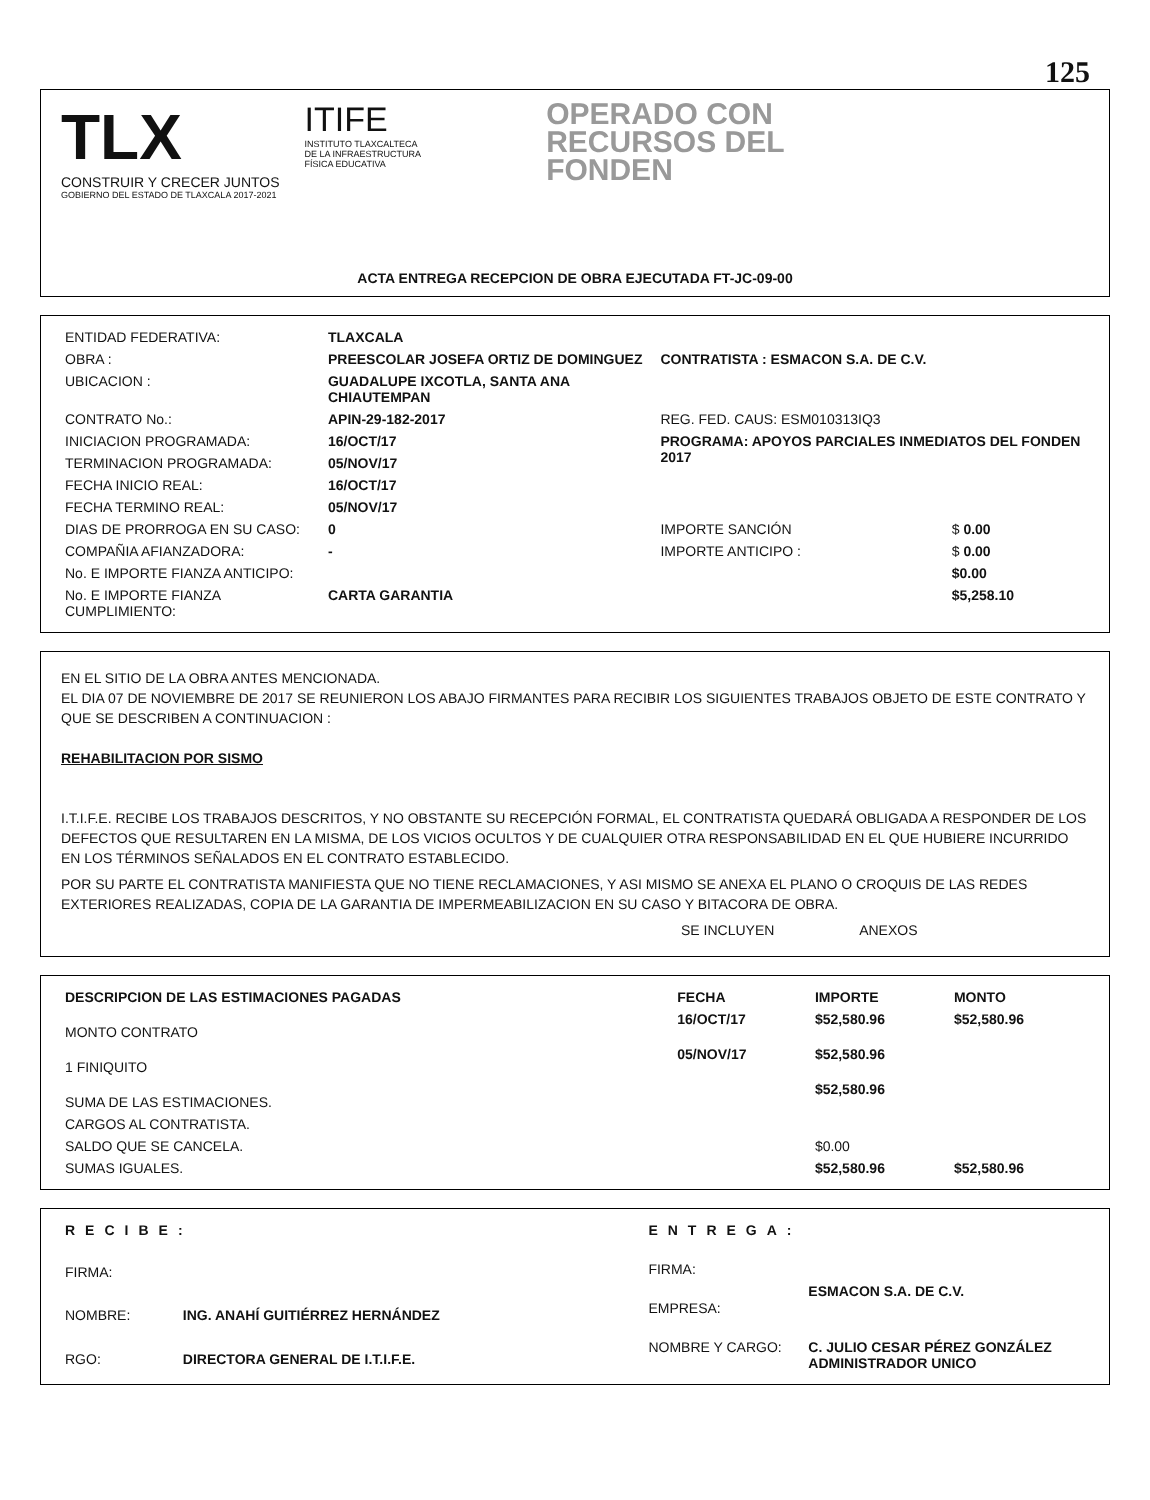125
TLX
CONSTRUIR Y CRECER JUNTOS
GOBIERNO DEL ESTADO DE TLAXCALA 2017-2021
ITIFE
INSTITUTO TLAXCALTECA
DE LA INFRAESTRUCTURA
FÍSICA EDUCATIVA
OPERADO CON
RECURSOS DEL
FONDEN
ACTA ENTREGA RECEPCION DE OBRA EJECUTADA FT-JC-09-00
| ENTIDAD FEDERATIVA: | TLAXCALA | | |
| OBRA : | PREESCOLAR JOSEFA ORTIZ DE DOMINGUEZ | CONTRATISTA : ESMACON S.A. DE C.V. | |
| UBICACION : | GUADALUPE IXCOTLA, SANTA ANA CHIAUTEMPAN | | |
| CONTRATO No.: | APIN-29-182-2017 | REG. FED. CAUS: ESM010313IQ3 | |
| INICIACION PROGRAMADA: | 16/OCT/17 | PROGRAMA: APOYOS PARCIALES INMEDIATOS DEL FONDEN 2017 | |
| TERMINACION PROGRAMADA: | 05/NOV/17 | | |
| FECHA INICIO REAL: | 16/OCT/17 | | |
| FECHA TERMINO REAL: | 05/NOV/17 | | |
| DIAS DE PRORROGA EN SU CASO: | 0 | IMPORTE SANCIÓN | $ 0.00 |
| COMPAÑIA AFIANZADORA: | - | IMPORTE ANTICIPO : | $ 0.00 |
| No. E IMPORTE FIANZA ANTICIPO: | | | $0.00 |
| No. E IMPORTE FIANZA CUMPLIMIENTO: | CARTA GARANTIA | | $5,258.10 |
EN EL SITIO DE LA OBRA ANTES MENCIONADA.
EL DIA 07 DE NOVIEMBRE DE 2017 SE REUNIERON LOS ABAJO FIRMANTES PARA RECIBIR LOS SIGUIENTES TRABAJOS OBJETO DE ESTE CONTRATO Y QUE SE DESCRIBEN A CONTINUACION :
REHABILITACION POR SISMO
I.T.I.F.E. RECIBE LOS TRABAJOS DESCRITOS, Y NO OBSTANTE SU RECEPCIÓN FORMAL, EL CONTRATISTA QUEDARÁ OBLIGADA A RESPONDER DE LOS DEFECTOS QUE RESULTAREN EN LA MISMA, DE LOS VICIOS OCULTOS Y DE CUALQUIER OTRA RESPONSABILIDAD EN EL QUE HUBIERE INCURRIDO EN LOS TÉRMINOS SEÑALADOS EN EL CONTRATO ESTABLECIDO.
POR SU PARTE EL CONTRATISTA MANIFIESTA QUE NO TIENE RECLAMACIONES, Y ASI MISMO SE ANEXA EL PLANO O CROQUIS DE LAS REDES EXTERIORES REALIZADAS, COPIA DE LA GARANTIA DE IMPERMEABILIZACION EN SU CASO Y BITACORA DE OBRA.
SE INCLUYEN ANEXOS
| DESCRIPCION DE LAS ESTIMACIONES PAGADAS | FECHA | IMPORTE | MONTO |
| --- | --- | --- | --- |
| MONTO CONTRATO | 16/OCT/17 | $52,580.96 | $52,580.96 |
| 1 FINIQUITO | 05/NOV/17 | $52,580.96 | |
| SUMA DE LAS ESTIMACIONES. | | $52,580.96 | |
| CARGOS AL CONTRATISTA. | | | |
| SALDO QUE SE CANCELA. | | $0.00 | |
| SUMAS IGUALES. | | $52,580.96 | $52,580.96 |
| RECIBE: | |
| FIRMA: | |
| NOMBRE: | ING. ANAHÍ GUITIÉRREZ HERNÁNDEZ |
| RGO: | DIRECTORA GENERAL DE I.T.I.F.E. |
| ENTREGA: | |
| FIRMA: | |
| EMPRESA: | ESMACON S.A. DE C.V. |
| NOMBRE Y CARGO: | C. JULIO CESAR PÉREZ GONZÁLEZ ADMINISTRADOR UNICO |